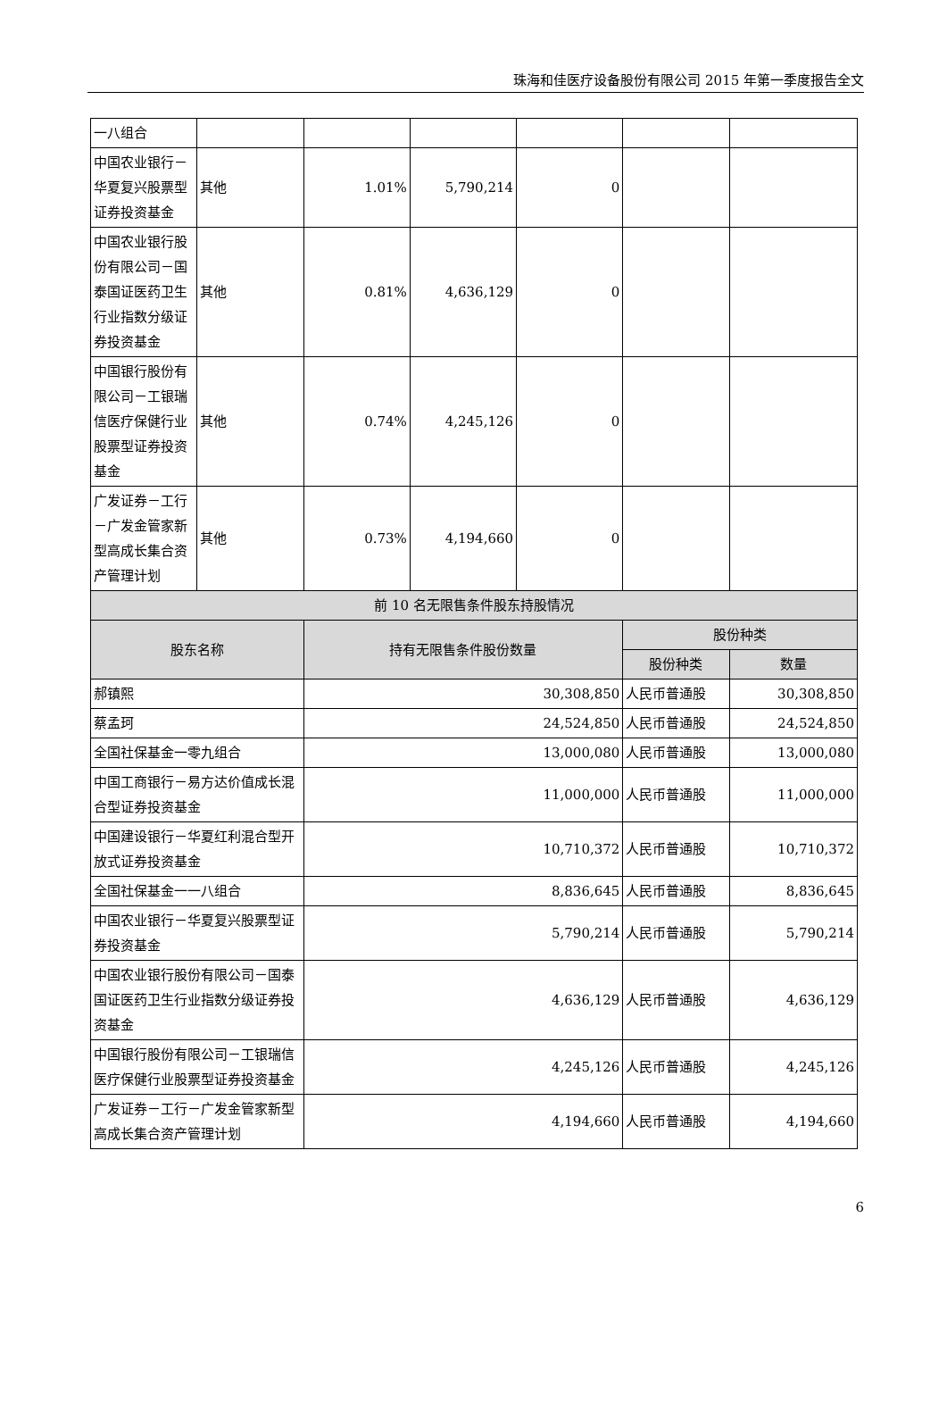珠海和佳医疗设备股份有限公司 2015 年第一季度报告全文
| 一八组合 | | | | | | |
| 中国农业银行－华夏复兴股票型证券投资基金 | 其他 | 1.01% | 5,790,214 | 0 | | |
| 中国农业银行股份有限公司－国泰国证医药卫生行业指数分级证券投资基金 | 其他 | 0.81% | 4,636,129 | 0 | | |
| 中国银行股份有限公司－工银瑞信医疗保健行业股票型证券投资基金 | 其他 | 0.74% | 4,245,126 | 0 | | |
| 广发证券－工行－广发金管家新型高成长集合资产管理计划 | 其他 | 0.73% | 4,194,660 | 0 | | |
| 前 10 名无限售条件股东持股情况 | | | | | | |
| 股东名称 | | 持有无限售条件股份数量 | | | 股份种类 | |
| | | | | | 股份种类 | 数量 |
| 郝镇熙 | | 30,308,850 | | | 人民币普通股 | 30,308,850 |
| 蔡孟珂 | | 24,524,850 | | | 人民币普通股 | 24,524,850 |
| 全国社保基金一零九组合 | | 13,000,080 | | | 人民币普通股 | 13,000,080 |
| 中国工商银行－易方达价值成长混合型证券投资基金 | | 11,000,000 | | | 人民币普通股 | 11,000,000 |
| 中国建设银行－华夏红利混合型开放式证券投资基金 | | 10,710,372 | | | 人民币普通股 | 10,710,372 |
| 全国社保基金一一八组合 | | 8,836,645 | | | 人民币普通股 | 8,836,645 |
| 中国农业银行－华夏复兴股票型证券投资基金 | | 5,790,214 | | | 人民币普通股 | 5,790,214 |
| 中国农业银行股份有限公司－国泰国证医药卫生行业指数分级证券投资基金 | | 4,636,129 | | | 人民币普通股 | 4,636,129 |
| 中国银行股份有限公司－工银瑞信医疗保健行业股票型证券投资基金 | | 4,245,126 | | | 人民币普通股 | 4,245,126 |
| 广发证券－工行－广发金管家新型高成长集合资产管理计划 | | 4,194,660 | | | 人民币普通股 | 4,194,660 |
6